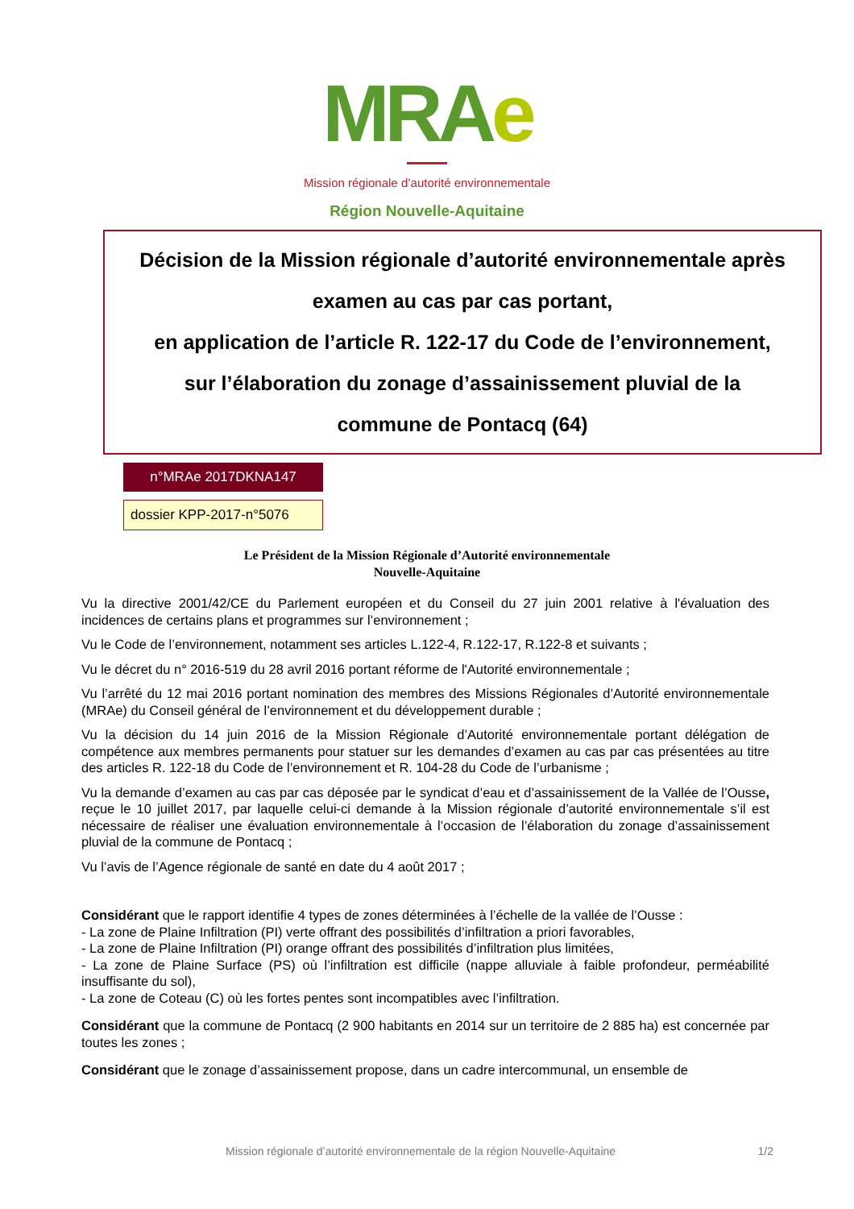MRA e
Mission régionale d’autorité environnementale
Région Nouvelle-Aquitaine
Décision de la Mission régionale d’autorité environnementale après
examen au cas par cas portant,
en application de l’article R. 122-17 du Code de l’environnement,
sur l’élaboration du zonage d’assainissement pluvial de la
commune de Pontacq (64)
n°MRAe 2017DKNA147
dossier KPP-2017-n°5076
Le Président de la Mission Régionale d’Autorité environnementale
Nouvelle-Aquitaine
Vu la directive 2001/42/CE du Parlement européen et du Conseil du 27 juin 2001 relative à l'évaluation des incidences de certains plans et programmes sur l’environnement ;
Vu le Code de l’environnement, notamment ses articles L.122-4, R.122-17, R.122-8 et suivants ;
Vu le décret du n° 2016-519 du 28 avril 2016 portant réforme de l'Autorité environnementale ;
Vu l’arrêté du 12 mai 2016 portant nomination des membres des Missions Régionales d’Autorité environnementale (MRAe) du Conseil général de l’environnement et du développement durable ;
Vu la décision du 14 juin 2016 de la Mission Régionale d’Autorité environnementale portant délégation de compétence aux membres permanents pour statuer sur les demandes d’examen au cas par cas présentées au titre des articles R. 122-18 du Code de l’environnement et R. 104-28 du Code de l’urbanisme ;
Vu la demande d’examen au cas par cas déposée par le syndicat d’eau et d’assainissement de la Vallée de l’Ousse, reçue le 10 juillet 2017, par laquelle celui-ci demande à la Mission régionale d’autorité environnementale s’il est nécessaire de réaliser une évaluation environnementale à l’occasion de l’élaboration du zonage d’assainissement pluvial de la commune de Pontacq ;
Vu l’avis de l’Agence régionale de santé en date du 4 août 2017 ;
Considérant que le rapport identifie 4 types de zones déterminées à l’échelle de la vallée de l’Ousse :
- La zone de Plaine Infiltration (PI) verte offrant des possibilités d’infiltration a priori favorables,
- La zone de Plaine Infiltration (PI) orange offrant des possibilités d’infiltration plus limitées,
- La zone de Plaine Surface (PS) où l’infiltration est difficile (nappe alluviale à faible profondeur, perméabilité insuffisante du sol),
- La zone de Coteau (C) où les fortes pentes sont incompatibles avec l’infiltration.
Considérant que la commune de Pontacq (2 900 habitants en 2014 sur un territoire de 2 885 ha) est concernée par toutes les zones ;
Considérant que le zonage d’assainissement propose, dans un cadre intercommunal, un ensemble de
Mission régionale d’autorité environnementale de la région Nouvelle-Aquitaine 1/2